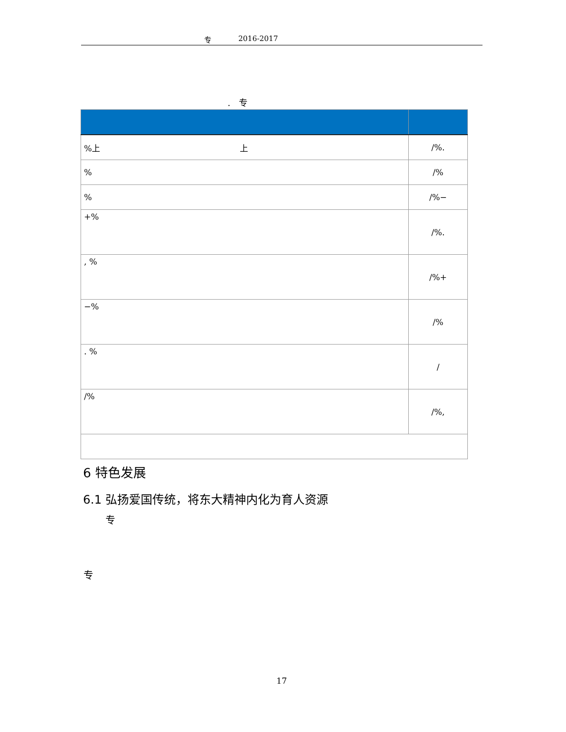专 2016-2017
. 专
| %上 上 | /%. |
| % | /% |
| % | /%− |
| +% | /%. |
| , % | /%+ |
| −% | /% |
| . % | / |
| /% | /%, |
6 特色发展
6.1 弘扬爱国传统，将东大精神内化为育人资源
专
专
17